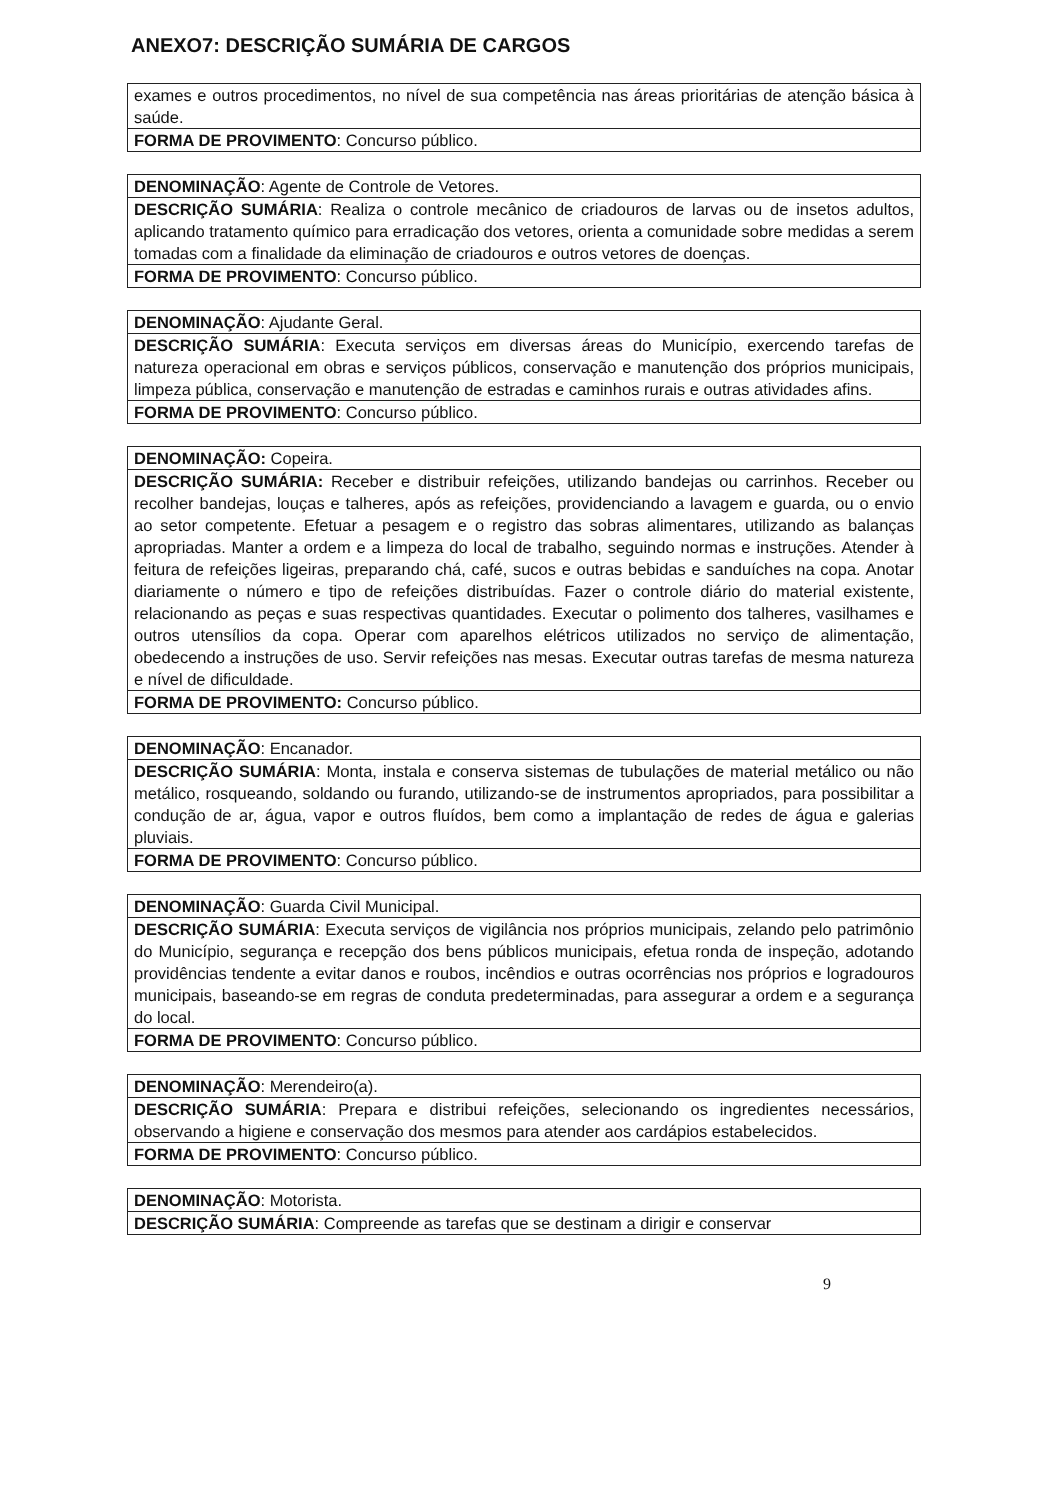ANEXO7: DESCRIÇÃO SUMÁRIA DE CARGOS
| exames e outros procedimentos, no nível de sua competência nas áreas prioritárias de atenção básica à saúde. |
| FORMA DE PROVIMENTO : Concurso público. |
| DENOMINAÇÃO : Agente de Controle de Vetores. |
| DESCRIÇÃO SUMÁRIA : Realiza o controle mecânico de criadouros de larvas ou de insetos adultos, aplicando tratamento químico para erradicação dos vetores, orienta a comunidade sobre medidas a serem tomadas com a finalidade da eliminação de criadouros e outros vetores de doenças. |
| FORMA DE PROVIMENTO : Concurso público. |
| DENOMINAÇÃO : Ajudante Geral. |
| DESCRIÇÃO SUMÁRIA : Executa serviços em diversas áreas do Município, exercendo tarefas de natureza operacional em obras e serviços públicos, conservação e manutenção dos próprios municipais, limpeza pública, conservação e manutenção de estradas e caminhos rurais e outras atividades afins. |
| FORMA DE PROVIMENTO : Concurso público. |
| DENOMINAÇÃO: Copeira. |
| DESCRIÇÃO SUMÁRIA: Receber e distribuir refeições, utilizando bandejas ou carrinhos. Receber ou recolher bandejas, louças e talheres, após as refeições, providenciando a lavagem e guarda, ou o envio ao setor competente. Efetuar a pesagem e o registro das sobras alimentares, utilizando as balanças apropriadas. Manter a ordem e a limpeza do local de trabalho, seguindo normas e instruções. Atender à feitura de refeições ligeiras, preparando chá, café, sucos e outras bebidas e sanduíches na copa. Anotar diariamente o número e tipo de refeições distribuídas. Fazer o controle diário do material existente, relacionando as peças e suas respectivas quantidades. Executar o polimento dos talheres, vasilhames e outros utensílios da copa. Operar com aparelhos elétricos utilizados no serviço de alimentação, obedecendo a instruções de uso. Servir refeições nas mesas. Executar outras tarefas de mesma natureza e nível de dificuldade. |
| FORMA DE PROVIMENTO: Concurso público. |
| DENOMINAÇÃO : Encanador. |
| DESCRIÇÃO SUMÁRIA : Monta, instala e conserva sistemas de tubulações de material metálico ou não metálico, rosqueando, soldando ou furando, utilizando-se de instrumentos apropriados, para possibilitar a condução de ar, água, vapor e outros fluídos, bem como a implantação de redes de água e galerias pluviais. |
| FORMA DE PROVIMENTO : Concurso público. |
| DENOMINAÇÃO : Guarda Civil Municipal. |
| DESCRIÇÃO SUMÁRIA : Executa serviços de vigilância nos próprios municipais, zelando pelo patrimônio do Município, segurança e recepção dos bens públicos municipais, efetua ronda de inspeção, adotando providências tendente a evitar danos e roubos, incêndios e outras ocorrências nos próprios e logradouros municipais, baseando-se em regras de conduta predeterminadas, para assegurar a ordem e a segurança do local. |
| FORMA DE PROVIMENTO : Concurso público. |
| DENOMINAÇÃO : Merendeiro(a). |
| DESCRIÇÃO SUMÁRIA : Prepara e distribui refeições, selecionando os ingredientes necessários, observando a higiene e conservação dos mesmos para atender aos cardápios estabelecidos. |
| FORMA DE PROVIMENTO : Concurso público. |
| DENOMINAÇÃO : Motorista. |
| DESCRIÇÃO SUMÁRIA : Compreende as tarefas que se destinam a dirigir e conservar |
9